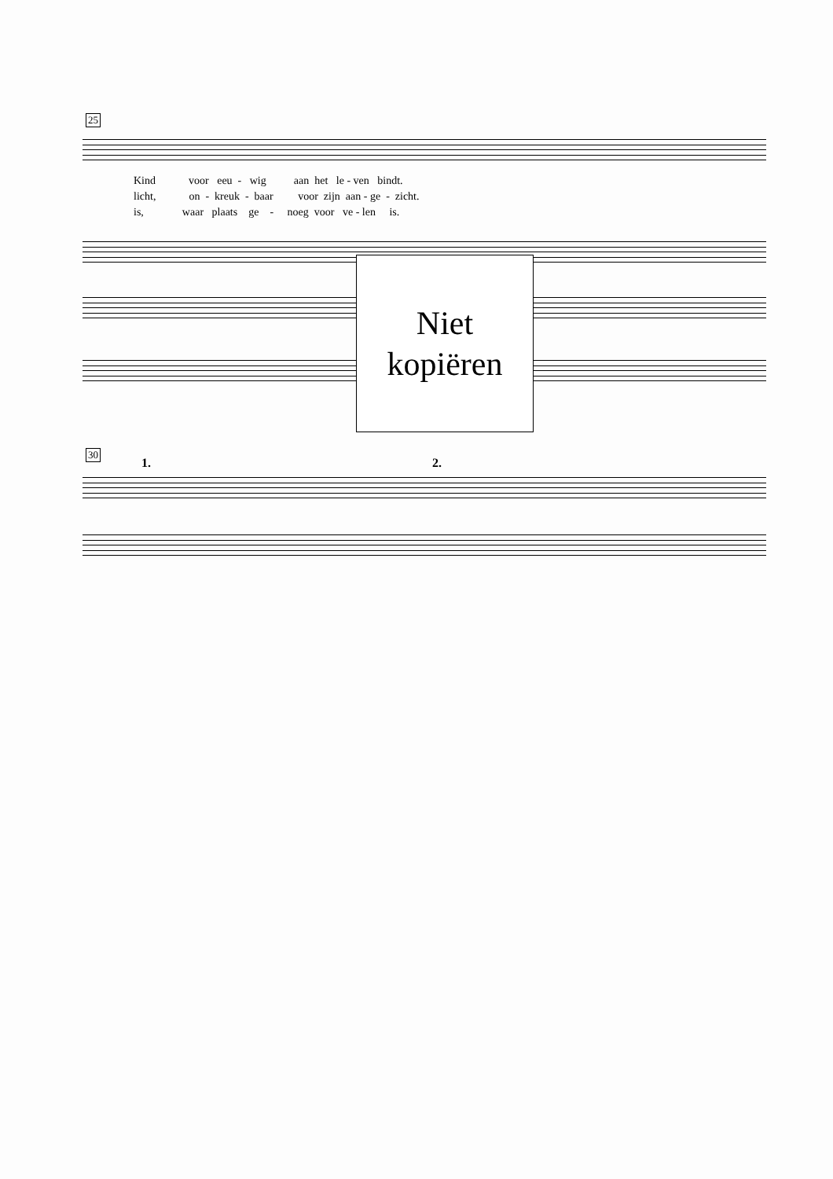25
Kind voor eeu - wig aan het le - ven bindt.
licht, on - kreuk - baar voor zijn aan - ge - zicht.
is, waar plaats ge - noeg voor ve - len is.
Niet
kopiëren
30
1. 2.